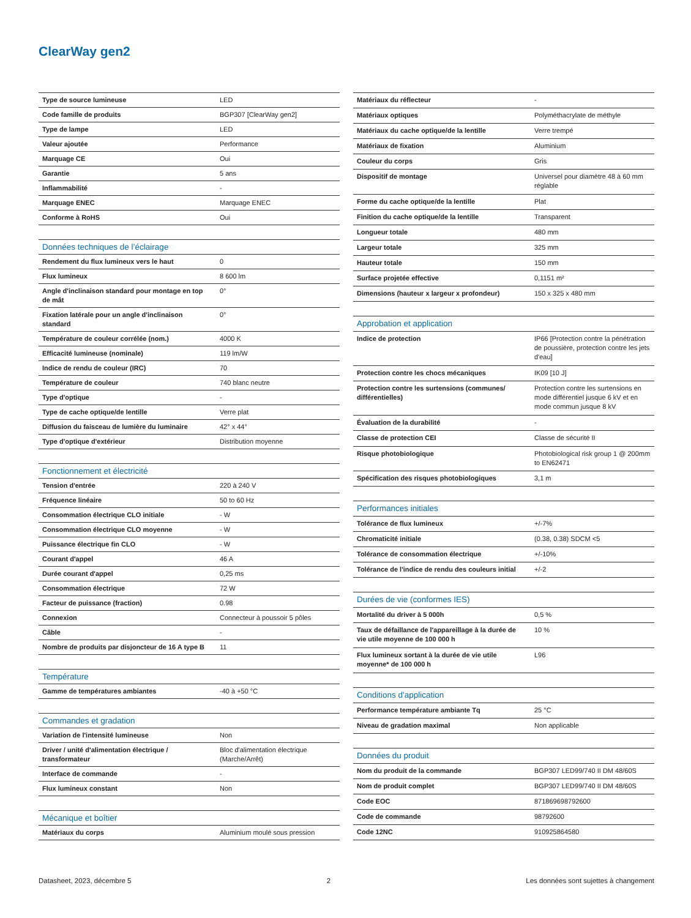ClearWay gen2
| Type de source lumineuse | LED |
| Code famille de produits | BGP307 [ClearWay gen2] |
| Type de lampe | LED |
| Valeur ajoutée | Performance |
| Marquage CE | Oui |
| Garantie | 5 ans |
| Inflammabilité | - |
| Marquage ENEC | Marquage ENEC |
| Conforme à RoHS | Oui |
| Données techniques de l’éclairage | |
| Rendement du flux lumineux vers le haut | 0 |
| Flux lumineux | 8 600 lm |
| Angle d'inclinaison standard pour montage en top de mât | 0° |
| Fixation latérale pour un angle d'inclinaison standard | 0° |
| Température de couleur corrélée (nom.) | 4000 K |
| Efficacité lumineuse (nominale) | 119 lm/W |
| Indice de rendu de couleur (IRC) | 70 |
| Température de couleur | 740 blanc neutre |
| Type d'optique | - |
| Type de cache optique/de lentille | Verre plat |
| Diffusion du faisceau de lumière du luminaire | 42° x 44° |
| Type d'optique d'extérieur | Distribution moyenne |
| Fonctionnement et électricité | |
| Tension d'entrée | 220 à 240 V |
| Fréquence linéaire | 50 to 60 Hz |
| Consommation électrique CLO initiale | - W |
| Consommation électrique CLO moyenne | - W |
| Puissance électrique fin CLO | - W |
| Courant d'appel | 46 A |
| Durée courant d'appel | 0,25 ms |
| Consommation électrique | 72 W |
| Facteur de puissance (fraction) | 0.98 |
| Connexion | Connecteur à poussoir 5 pôles |
| Câble | - |
| Nombre de produits par disjoncteur de 16 A type B | 11 |
| Température | |
| Gamme de températures ambiantes | -40 à +50 °C |
| Commandes et gradation | |
| Variation de l'intensité lumineuse | Non |
| Driver / unité d'alimentation électrique / transformateur | Bloc d'alimentation électrique (Marche/Arrêt) |
| Interface de commande | - |
| Flux lumineux constant | Non |
| Mécanique et boîtier | |
| Matériaux du corps | Aluminium moulé sous pression |
| Matériaux du réflecteur | - |
| Matériaux optiques | Polyméthacrylate de méthyle |
| Matériaux du cache optique/de la lentille | Verre trempé |
| Matériaux de fixation | Aluminium |
| Couleur du corps | Gris |
| Dispositif de montage | Universel pour diamètre 48 à 60 mm réglable |
| Forme du cache optique/de la lentille | Plat |
| Finition du cache optique/de la lentille | Transparent |
| Longueur totale | 480 mm |
| Largeur totale | 325 mm |
| Hauteur totale | 150 mm |
| Surface projetée effective | 0,1151 m² |
| Dimensions (hauteur x largeur x profondeur) | 150 x 325 x 480 mm |
| Approbation et application | |
| Indice de protection | IP66 [Protection contre la pénétration de poussière, protection contre les jets d'eau] |
| Protection contre les chocs mécaniques | IK09 [10 J] |
| Protection contre les surtensions (communes/ différentielles) | Protection contre les surtensions en mode différentiel jusque 6 kV et en mode commun jusque 8 kV |
| Évaluation de la durabilité | - |
| Classe de protection CEI | Classe de sécurité II |
| Risque photobiologique | Photobiological risk group 1 @ 200mm to EN62471 |
| Spécification des risques photobiologiques | 3,1 m |
| Performances initiales | |
| Tolérance de flux lumineux | +/-7% |
| Chromaticité initiale | (0.38, 0.38) SDCM <5 |
| Tolérance de consommation électrique | +/-10% |
| Tolérance de l'indice de rendu des couleurs initial | +/-2 |
| Durées de vie (conformes IES) | |
| Mortalité du driver à 5 000h | 0,5 % |
| Taux de défaillance de l'appareillage à la durée de vie utile moyenne de 100 000 h | 10 % |
| Flux lumineux sortant à la durée de vie utile moyenne* de 100 000 h | L96 |
| Conditions d'application | |
| Performance température ambiante Tq | 25 °C |
| Niveau de gradation maximal | Non applicable |
| Données du produit | |
| Nom du produit de la commande | BGP307 LED99/740 II DM 48/60S |
| Nom de produit complet | BGP307 LED99/740 II DM 48/60S |
| Code EOC | 871869698792600 |
| Code de commande | 98792600 |
| Code 12NC | 910925864580 |
Datasheet, 2023, décembre 5 2 Les données sont sujettes à changement